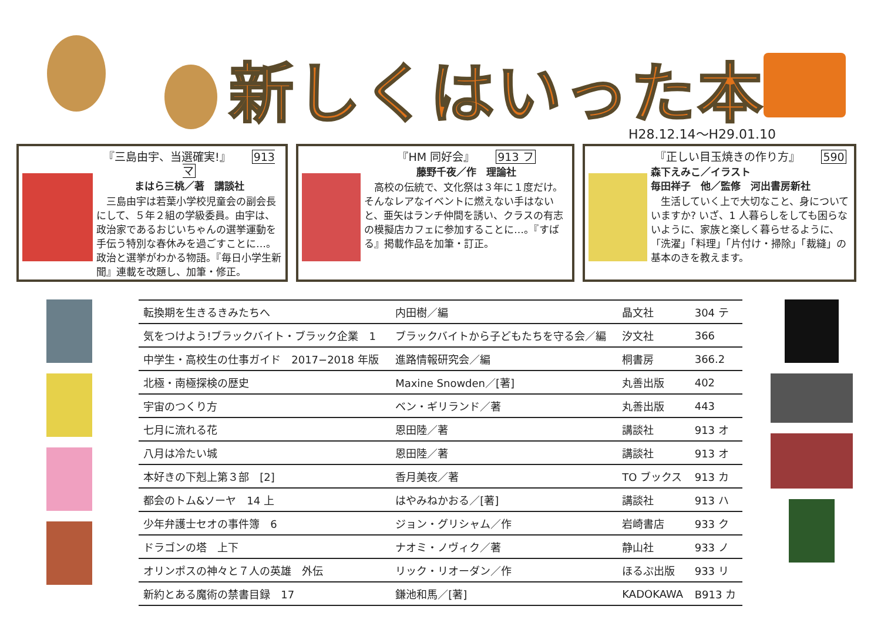新しくはいった本
H28.12.14〜H29.01.10
『三島由宇、当選確実!』 913 マ
まはら三桃／著　講談社
　三島由宇は若葉小学校児童会の副会長にして、５年２組の学級委員。由宇は、政治家であるおじいちゃんの選挙運動を手伝う特別な春休みを過ごすことに…。政治と選挙がわかる物語。『毎日小学生新聞』連載を改題し、加筆・修正。
『HM 同好会』 913 フ
藤野千夜／作　理論社
　高校の伝統で、文化祭は３年に１度だけ。そんなレアなイベントに燃えない手はないと、亜矢はランチ仲間を誘い、クラスの有志の模擬店カフェに参加することに…。『すばる』掲載作品を加筆・訂正。
『正しい目玉焼きの作り方』 590
森下えみこ／イラスト
毎田祥子　他／監修　河出書房新社
　生活していく上で大切なこと、身についていますか? いざ、1 人暮らしをしても困らないように、家族と楽しく暮らせるように、「洗濯」「料理」「片付け・掃除」「裁縫」の基本のきを教えます。
| 転換期を生きるきみたちへ | 内田樹／編 | 晶文社 | 304 テ |
| 気をつけよう!ブラックバイト・ブラック企業 1 | ブラックバイトから子どもたちを守る会／編 | 汐文社 | 366 |
| 中学生・高校生の仕事ガイド 2017−2018 年版 | 進路情報研究会／編 | 桐書房 | 366.2 |
| 北極・南極探検の歴史 | Maxine Snowden／[著] | 丸善出版 | 402 |
| 宇宙のつくり方 | ベン・ギリランド／著 | 丸善出版 | 443 |
| 七月に流れる花 | 恩田陸／著 | 講談社 | 913 オ |
| 八月は冷たい城 | 恩田陸／著 | 講談社 | 913 オ |
| 本好きの下剋上第３部 [2] | 香月美夜／著 | TO ブックス | 913 カ |
| 都会のトム&ソーヤ 14 上 | はやみねかおる／[著] | 講談社 | 913 ハ |
| 少年弁護士セオの事件簿 6 | ジョン・グリシャム／作 | 岩崎書店 | 933 ク |
| ドラゴンの塔 上下 | ナオミ・ノヴィク／著 | 静山社 | 933 ノ |
| オリンポスの神々と７人の英雄 外伝 | リック・リオーダン／作 | ほるぷ出版 | 933 リ |
| 新約とある魔術の禁書目録 17 | 鎌池和馬／[著] | KADOKAWA | B913 カ |